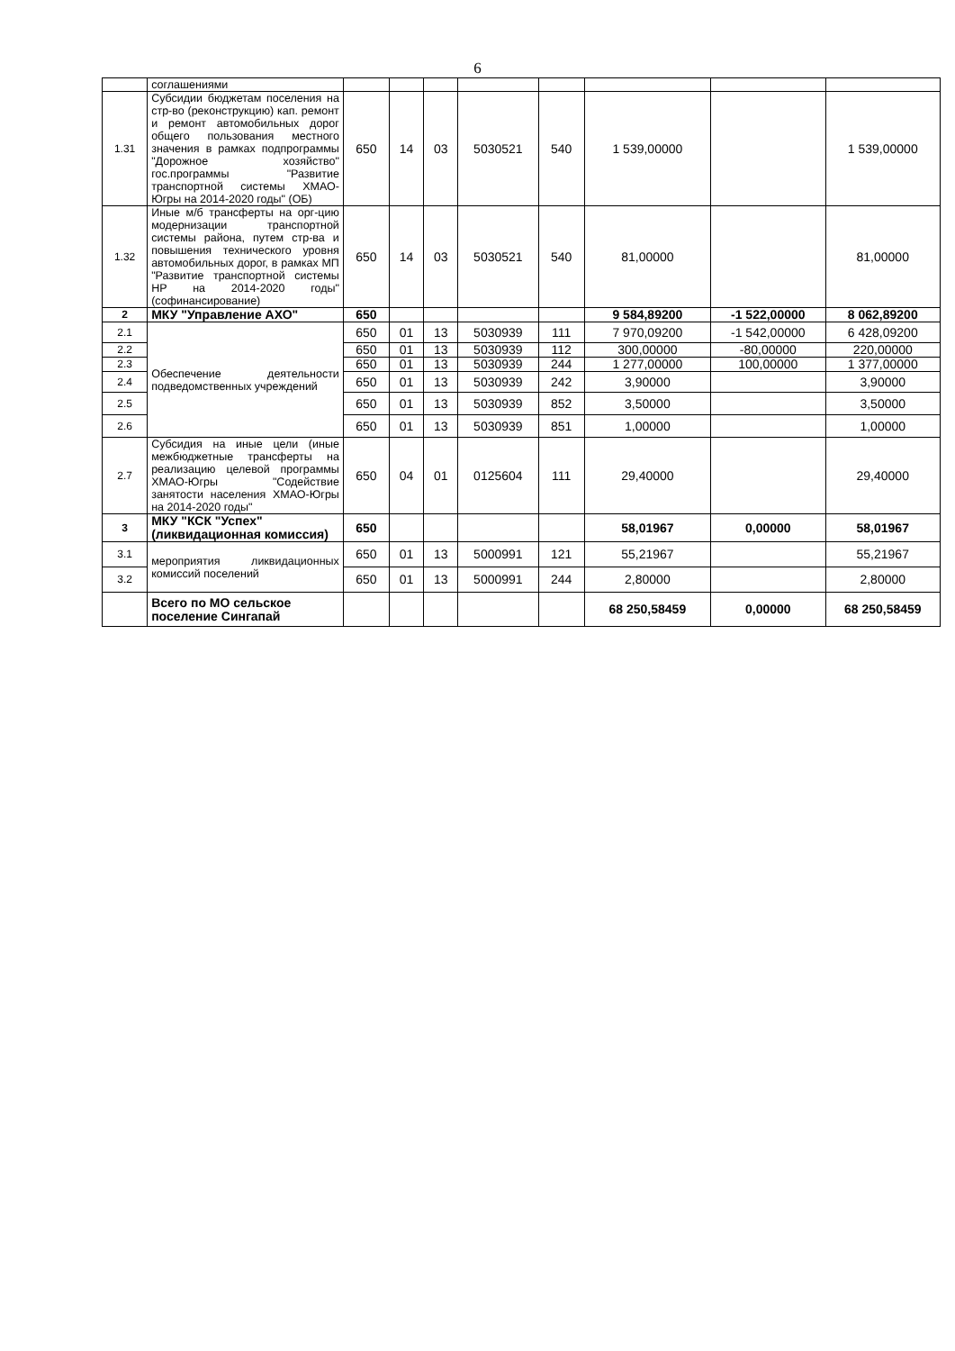6
| | соглашениями | | | | | | | | |
| 1.31 | Субсидии бюджетам поселения на стр-во (реконструкцию) кап. ремонт и ремонт автомобильных дорог общего пользования местного значения в рамках подпрограммы "Дорожное хозяйство" гос.программы "Развитие транспортной системы ХМАО-Югры на 2014-2020 годы" (ОБ) | 650 | 14 | 03 | 5030521 | 540 | 1 539,00000 | | 1 539,00000 |
| 1.32 | Иные м/б трансферты на орг-цию модернизации транспортной системы района, путем стр-ва и повышения технического уровня автомобильных дорог, в рамках МП "Развитие транспортной системы НР на 2014-2020 годы" (софинансирование) | 650 | 14 | 03 | 5030521 | 540 | 81,00000 | | 81,00000 |
| 2 | МКУ "Управление АХО" | 650 | | | | | 9 584,89200 | -1 522,00000 | 8 062,89200 |
| 2.1 | Обеспечение деятельности подведомственных учреждений | 650 | 01 | 13 | 5030939 | 111 | 7 970,09200 | -1 542,00000 | 6 428,09200 |
| 2.2 | | 650 | 01 | 13 | 5030939 | 112 | 300,00000 | -80,00000 | 220,00000 |
| 2.3 | | 650 | 01 | 13 | 5030939 | 244 | 1 277,00000 | 100,00000 | 1 377,00000 |
| 2.4 | | 650 | 01 | 13 | 5030939 | 242 | 3,90000 | | 3,90000 |
| 2.5 | | 650 | 01 | 13 | 5030939 | 852 | 3,50000 | | 3,50000 |
| 2.6 | | 650 | 01 | 13 | 5030939 | 851 | 1,00000 | | 1,00000 |
| 2.7 | Субсидия на иные цели (иные межбюджетные трансферты на реализацию целевой программы ХМАО-Югры "Содействие занятости населения ХМАО-Югры на 2014-2020 годы" | 650 | 04 | 01 | 0125604 | 111 | 29,40000 | | 29,40000 |
| 3 | МКУ "КСК "Успех" (ликвидационная комиссия) | 650 | | | | | 58,01967 | 0,00000 | 58,01967 |
| 3.1 | мероприятия ликвидационных комиссий поселений | 650 | 01 | 13 | 5000991 | 121 | 55,21967 | | 55,21967 |
| 3.2 | | 650 | 01 | 13 | 5000991 | 244 | 2,80000 | | 2,80000 |
| | Всего по МО сельское поселение Сингапай | | | | | | 68 250,58459 | 0,00000 | 68 250,58459 |